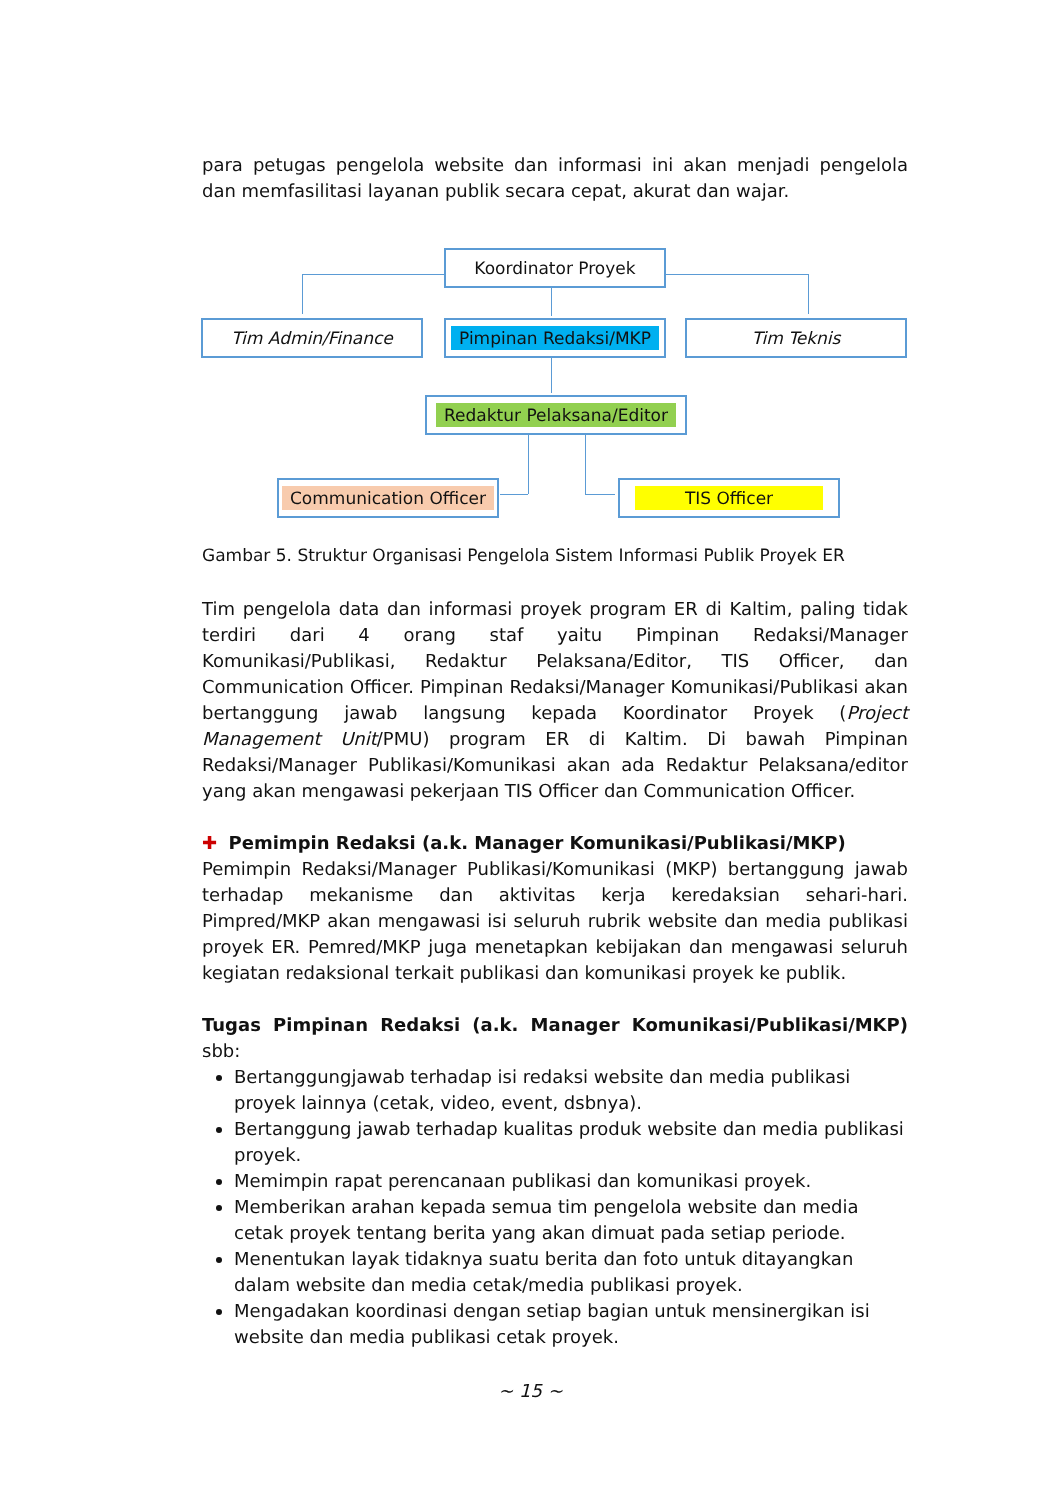para petugas pengelola website dan informasi ini akan menjadi pengelola dan memfasilitasi layanan publik secara cepat, akurat dan wajar.
Koordinator Proyek
Tim Admin/Finance Pimpinan Redaksi/MKP Tim Teknis
Redaktur Pelaksana/Editor
Communication Officer TIS Officer
Gambar 5. Struktur Organisasi Pengelola Sistem Informasi Publik Proyek ER
Tim pengelola data dan informasi proyek program ER di Kaltim, paling tidak terdiri dari 4 orang staf yaitu Pimpinan Redaksi/Manager Komunikasi/Publikasi, Redaktur Pelaksana/Editor, TIS Officer, dan Communication Officer. Pimpinan Redaksi/Manager Komunikasi/Publikasi akan bertanggung jawab langsung kepada Koordinator Proyek (Project Management Unit/PMU) program ER di Kaltim. Di bawah Pimpinan Redaksi/Manager Publikasi/Komunikasi akan ada Redaktur Pelaksana/editor yang akan mengawasi pekerjaan TIS Officer dan Communication Officer.
✚ Pemimpin Redaksi (a.k. Manager Komunikasi/Publikasi/MKP)
Pemimpin Redaksi/Manager Publikasi/Komunikasi (MKP) bertanggung jawab terhadap mekanisme dan aktivitas kerja keredaksian sehari-hari. Pimpred/MKP akan mengawasi isi seluruh rubrik website dan media publikasi proyek ER. Pemred/MKP juga menetapkan kebijakan dan mengawasi seluruh kegiatan redaksional terkait publikasi dan komunikasi proyek ke publik.
Tugas Pimpinan Redaksi (a.k. Manager Komunikasi/Publikasi/MKP) sbb:
Bertanggungjawab terhadap isi redaksi website dan media publikasi proyek lainnya (cetak, video, event, dsbnya).
Bertanggung jawab terhadap kualitas produk website dan media publikasi proyek.
Memimpin rapat perencanaan publikasi dan komunikasi proyek.
Memberikan arahan kepada semua tim pengelola website dan media cetak proyek tentang berita yang akan dimuat pada setiap periode.
Menentukan layak tidaknya suatu berita dan foto untuk ditayangkan dalam website dan media cetak/media publikasi proyek.
Mengadakan koordinasi dengan setiap bagian untuk mensinergikan isi website dan media publikasi cetak proyek.
~ 15 ~